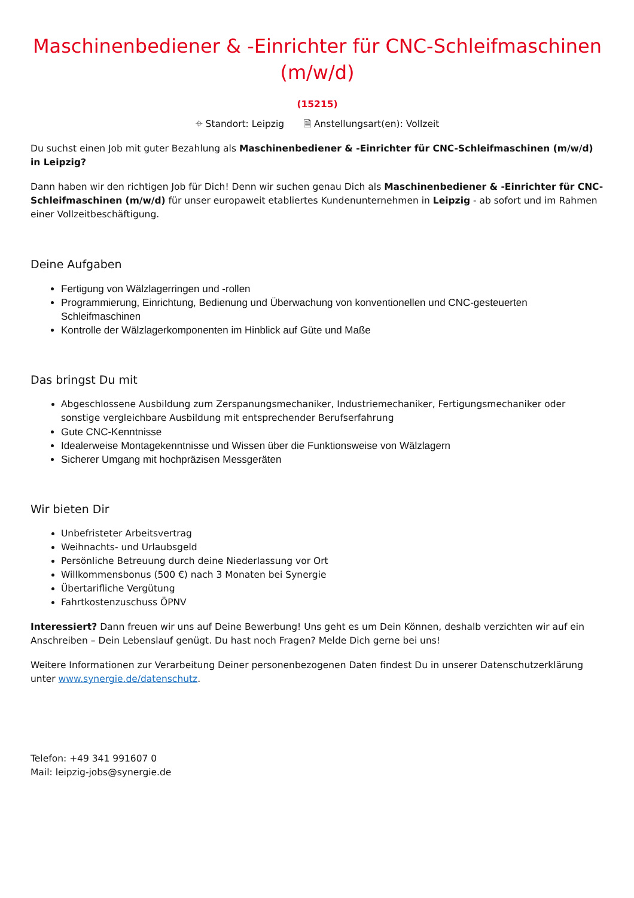Maschinenbediener & -Einrichter für CNC-Schleifmaschinen (m/w/d)
(15215)
⌖ Standort: Leipzig 🗎 Anstellungsart(en): Vollzeit
Du suchst einen Job mit guter Bezahlung als Maschinenbediener & -Einrichter für CNC-Schleifmaschinen (m/w/d) in Leipzig?
Dann haben wir den richtigen Job für Dich! Denn wir suchen genau Dich als Maschinenbediener & -Einrichter für CNC-Schleifmaschinen (m/w/d) für unser europaweit etabliertes Kundenunternehmen in Leipzig - ab sofort und im Rahmen einer Vollzeitbeschäftigung.
Deine Aufgaben
Fertigung von Wälzlagerringen und -rollen
Programmierung, Einrichtung, Bedienung und Überwachung von konventionellen und CNC-gesteuerten Schleifmaschinen
Kontrolle der Wälzlagerkomponenten im Hinblick auf Güte und Maße
Das bringst Du mit
Abgeschlossene Ausbildung zum Zerspanungsmechaniker, Industriemechaniker, Fertigungsmechaniker oder sonstige vergleichbare Ausbildung mit entsprechender Berufserfahrung
Gute CNC-Kenntnisse
Idealerweise Montagekenntnisse und Wissen über die Funktionsweise von Wälzlagern
Sicherer Umgang mit hochpräzisen Messgeräten
Wir bieten Dir
Unbefristeter Arbeitsvertrag
Weihnachts- und Urlaubsgeld
Persönliche Betreuung durch deine Niederlassung vor Ort
Willkommensbonus (500 €) nach 3 Monaten bei Synergie
Übertarifliche Vergütung
Fahrtkostenzuschuss ÖPNV
Interessiert? Dann freuen wir uns auf Deine Bewerbung! Uns geht es um Dein Können, deshalb verzichten wir auf ein Anschreiben – Dein Lebenslauf genügt. Du hast noch Fragen? Melde Dich gerne bei uns!
Weitere Informationen zur Verarbeitung Deiner personenbezogenen Daten findest Du in unserer Datenschutzerklärung unter www.synergie.de/datenschutz.
Telefon: +49 341 991607 0
Mail: leipzig-jobs@synergie.de